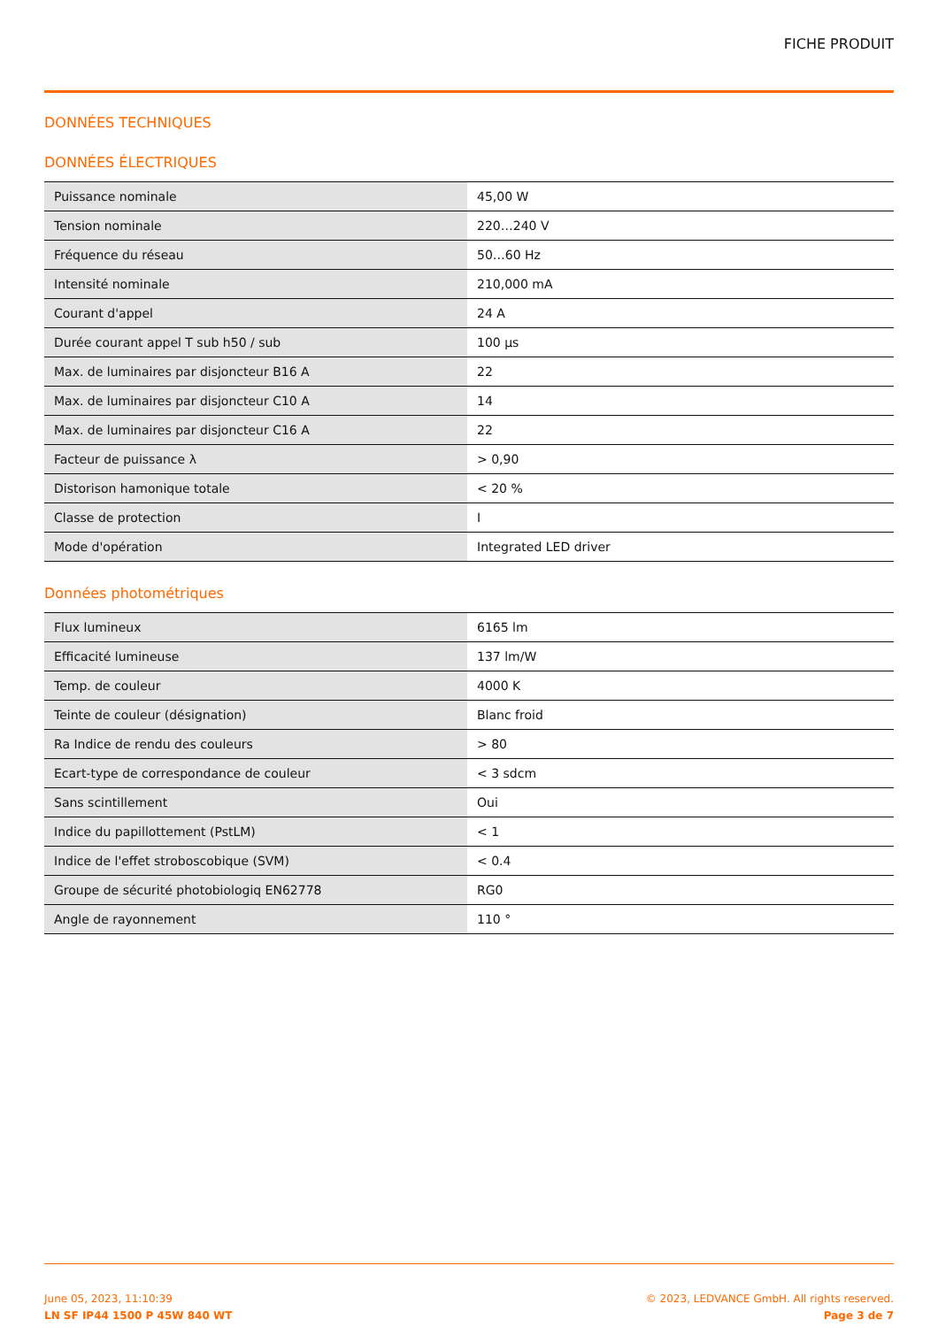FICHE PRODUIT
DONNÉES TECHNIQUES
DONNÉES ÉLECTRIQUES
| Puissance nominale | 45,00 W |
| Tension nominale | 220…240 V |
| Fréquence du réseau | 50…60 Hz |
| Intensité nominale | 210,000 mA |
| Courant d'appel | 24 A |
| Durée courant appel T sub h50 / sub | 100 µs |
| Max. de luminaires par disjoncteur B16 A | 22 |
| Max. de luminaires par disjoncteur C10 A | 14 |
| Max. de luminaires par disjoncteur C16 A | 22 |
| Facteur de puissance λ | > 0,90 |
| Distorison hamonique totale | < 20 % |
| Classe de protection | I |
| Mode d'opération | Integrated LED driver |
Données photométriques
| Flux lumineux | 6165 lm |
| Efficacité lumineuse | 137 lm/W |
| Temp. de couleur | 4000 K |
| Teinte de couleur (désignation) | Blanc froid |
| Ra Indice de rendu des couleurs | > 80 |
| Ecart-type de correspondance de couleur | < 3 sdcm |
| Sans scintillement | Oui |
| Indice du papillottement (PstLM) | < 1 |
| Indice de l'effet stroboscobique (SVM) | < 0.4 |
| Groupe de sécurité photobiologiq EN62778 | RG0 |
| Angle de rayonnement | 110 ° |
June 05, 2023, 11:10:39
LN SF IP44 1500 P 45W 840 WT
© 2023, LEDVANCE GmbH. All rights reserved.
Page 3 de 7